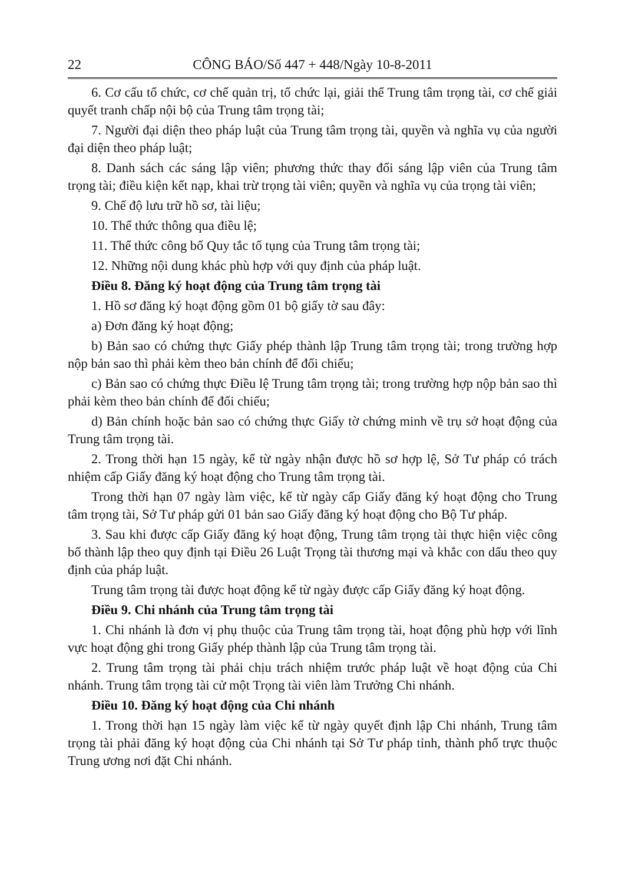22 CÔNG BÁO/Số 447 + 448/Ngày 10-8-2011
6. Cơ cấu tổ chức, cơ chế quản trị, tổ chức lại, giải thể Trung tâm trọng tài, cơ chế giải quyết tranh chấp nội bộ của Trung tâm trọng tài;
7. Người đại diện theo pháp luật của Trung tâm trọng tài, quyền và nghĩa vụ của người đại diện theo pháp luật;
8. Danh sách các sáng lập viên; phương thức thay đổi sáng lập viên của Trung tâm trọng tài; điều kiện kết nạp, khai trừ trọng tài viên; quyền và nghĩa vụ của trọng tài viên;
9. Chế độ lưu trữ hồ sơ, tài liệu;
10. Thể thức thông qua điều lệ;
11. Thể thức công bố Quy tắc tố tụng của Trung tâm trọng tài;
12. Những nội dung khác phù hợp với quy định của pháp luật.
Điều 8. Đăng ký hoạt động của Trung tâm trọng tài
1. Hồ sơ đăng ký hoạt động gồm 01 bộ giấy tờ sau đây:
a) Đơn đăng ký hoạt động;
b) Bản sao có chứng thực Giấy phép thành lập Trung tâm trọng tài; trong trường hợp nộp bản sao thì phải kèm theo bản chính để đối chiếu;
c) Bản sao có chứng thực Điều lệ Trung tâm trọng tài; trong trường hợp nộp bản sao thì phải kèm theo bản chính để đối chiếu;
d) Bản chính hoặc bản sao có chứng thực Giấy tờ chứng minh về trụ sở hoạt động của Trung tâm trọng tài.
2. Trong thời hạn 15 ngày, kể từ ngày nhận được hồ sơ hợp lệ, Sở Tư pháp có trách nhiệm cấp Giấy đăng ký hoạt động cho Trung tâm trọng tài.
Trong thời hạn 07 ngày làm việc, kể từ ngày cấp Giấy đăng ký hoạt động cho Trung tâm trọng tài, Sở Tư pháp gửi 01 bản sao Giấy đăng ký hoạt động cho Bộ Tư pháp.
3. Sau khi được cấp Giấy đăng ký hoạt động, Trung tâm trọng tài thực hiện việc công bố thành lập theo quy định tại Điều 26 Luật Trọng tài thương mại và khắc con dấu theo quy định của pháp luật.
Trung tâm trọng tài được hoạt động kể từ ngày được cấp Giấy đăng ký hoạt động.
Điều 9. Chi nhánh của Trung tâm trọng tài
1. Chi nhánh là đơn vị phụ thuộc của Trung tâm trọng tài, hoạt động phù hợp với lĩnh vực hoạt động ghi trong Giấy phép thành lập của Trung tâm trọng tài.
2. Trung tâm trọng tài phải chịu trách nhiệm trước pháp luật về hoạt động của Chi nhánh. Trung tâm trọng tài cử một Trọng tài viên làm Trưởng Chi nhánh.
Điều 10. Đăng ký hoạt động của Chi nhánh
1. Trong thời hạn 15 ngày làm việc kể từ ngày quyết định lập Chi nhánh, Trung tâm trọng tài phải đăng ký hoạt động của Chi nhánh tại Sở Tư pháp tỉnh, thành phố trực thuộc Trung ương nơi đặt Chi nhánh.